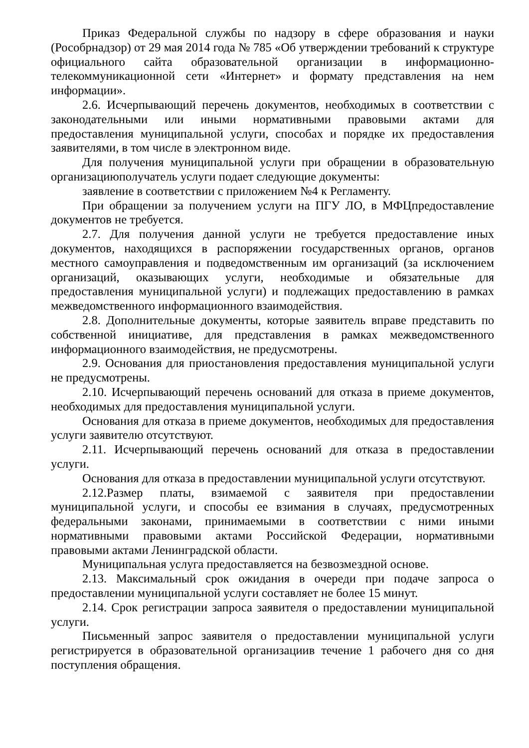Приказ Федеральной службы по надзору в сфере образования и науки (Рособрнадзор) от 29 мая 2014 года № 785 «Об утверждении требований к структуре официального сайта образовательной организации в информационно-телекоммуникационной сети «Интернет» и формату представления на нем информации».
2.6. Исчерпывающий перечень документов, необходимых в соответствии с законодательными или иными нормативными правовыми актами для предоставления муниципальной услуги, способах и порядке их предоставления заявителями, в том числе в электронном виде.
Для получения муниципальной услуги при обращении в образовательную организациюполучатель услуги подает следующие документы:
заявление в соответствии с приложением №4 к Регламенту.
При обращении за получением услуги на ПГУ ЛО, в МФЦпредоставление документов не требуется.
2.7. Для получения данной услуги не требуется предоставление иных документов, находящихся в распоряжении государственных органов, органов местного самоуправления и подведомственным им организаций (за исключением организаций, оказывающих услуги, необходимые и обязательные для предоставления муниципальной услуги) и подлежащих предоставлению в рамках межведомственного информационного взаимодействия.
2.8. Дополнительные документы, которые заявитель вправе представить по собственной инициативе, для представления в рамках межведомственного информационного взаимодействия, не предусмотрены.
2.9. Основания для приостановления предоставления муниципальной услуги не предусмотрены.
2.10. Исчерпывающий перечень оснований для отказа в приеме документов, необходимых для предоставления муниципальной услуги.
Основания для отказа в приеме документов, необходимых для предоставления услуги заявителю отсутствуют.
2.11. Исчерпывающий перечень оснований для отказа в предоставлении услуги.
Основания для отказа в предоставлении муниципальной услуги отсутствуют.
2.12.Размер платы, взимаемой с заявителя при предоставлении муниципальной услуги, и способы ее взимания в случаях, предусмотренных федеральными законами, принимаемыми в соответствии с ними иными нормативными правовыми актами Российской Федерации, нормативными правовыми актами Ленинградской области.
Муниципальная услуга предоставляется на безвозмездной основе.
2.13. Максимальный срок ожидания в очереди при подаче запроса о предоставлении муниципальной услуги составляет не более 15 минут.
2.14. Срок регистрации запроса заявителя о предоставлении муниципальной услуги.
Письменный запрос заявителя о предоставлении муниципальной услуги регистрируется в образовательной организациив течение 1 рабочего дня со дня поступления обращения.